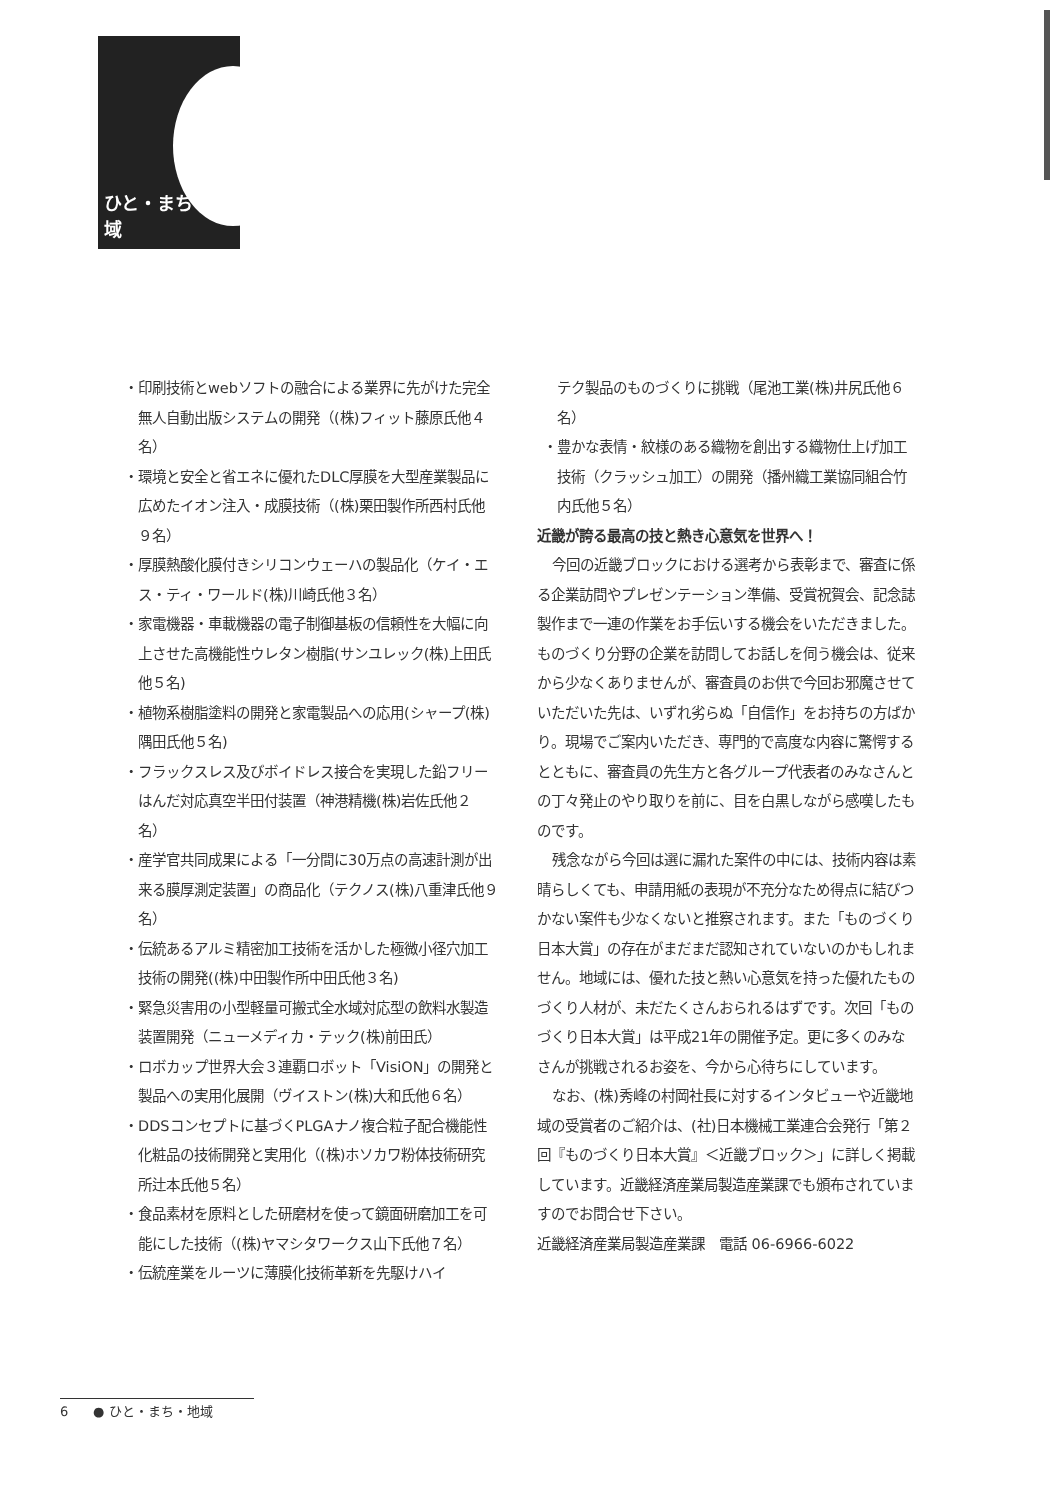ひと・まち・地域
・印刷技術とwebソフトの融合による業界に先がけた完全無人自動出版システムの開発（(株)フィット藤原氏他４名）
・環境と安全と省エネに優れたDLC厚膜を大型産業製品に広めたイオン注入・成膜技術（(株)栗田製作所西村氏他９名）
・厚膜熱酸化膜付きシリコンウェーハの製品化（ケイ・エス・ティ・ワールド(株)川崎氏他３名）
・家電機器・車載機器の電子制御基板の信頼性を大幅に向上させた高機能性ウレタン樹脂(サンユレック(株)上田氏他５名)
・植物系樹脂塗料の開発と家電製品への応用(シャープ(株)隅田氏他５名)
・フラックスレス及びボイドレス接合を実現した鉛フリーはんだ対応真空半田付装置（神港精機(株)岩佐氏他２名）
・産学官共同成果による「一分間に30万点の高速計測が出来る膜厚測定装置」の商品化（テクノス(株)八重津氏他９名）
・伝統あるアルミ精密加工技術を活かした極微小径穴加工技術の開発((株)中田製作所中田氏他３名)
・緊急災害用の小型軽量可搬式全水域対応型の飲料水製造装置開発（ニューメディカ・テック(株)前田氏）
・ロボカップ世界大会３連覇ロボット「VisiON」の開発と製品への実用化展開（ヴイストン(株)大和氏他６名）
・DDSコンセプトに基づくPLGAナノ複合粒子配合機能性化粧品の技術開発と実用化（(株)ホソカワ粉体技術研究所辻本氏他５名）
・食品素材を原料とした研磨材を使って鏡面研磨加工を可能にした技術（(株)ヤマシタワークス山下氏他７名）
・伝統産業をルーツに薄膜化技術革新を先駆けハイ
テク製品のものづくりに挑戦（尾池工業(株)井尻氏他６名）
・豊かな表情・紋様のある織物を創出する織物仕上げ加工技術（クラッシュ加工）の開発（播州織工業協同組合竹内氏他５名）
近畿が誇る最高の技と熱き心意気を世界へ！
今回の近畿ブロックにおける選考から表彰まで、審査に係る企業訪問やプレゼンテーション準備、受賞祝賀会、記念誌製作まで一連の作業をお手伝いする機会をいただきました。ものづくり分野の企業を訪問してお話しを伺う機会は、従来から少なくありませんが、審査員のお供で今回お邪魔させていただいた先は、いずれ劣らぬ「自信作」をお持ちの方ばかり。現場でご案内いただき、専門的で高度な内容に驚愕するとともに、審査員の先生方と各グループ代表者のみなさんとの丁々発止のやり取りを前に、目を白黒しながら感嘆したものです。
残念ながら今回は選に漏れた案件の中には、技術内容は素晴らしくても、申請用紙の表現が不充分なため得点に結びつかない案件も少なくないと推察されます。また「ものづくり日本大賞」の存在がまだまだ認知されていないのかもしれません。地域には、優れた技と熱い心意気を持った優れたものづくり人材が、未だたくさんおられるはずです。次回「ものづくり日本大賞」は平成21年の開催予定。更に多くのみなさんが挑戦されるお姿を、今から心待ちにしています。
なお、(株)秀峰の村岡社長に対するインタビューや近畿地域の受賞者のご紹介は、(社)日本機械工業連合会発行「第２回『ものづくり日本大賞』＜近畿ブロック＞」に詳しく掲載しています。近畿経済産業局製造産業課でも頒布されていますのでお問合せ下さい。
近畿経済産業局製造産業課　電話 06-6966-6022
6 ● ひと・まち・地域